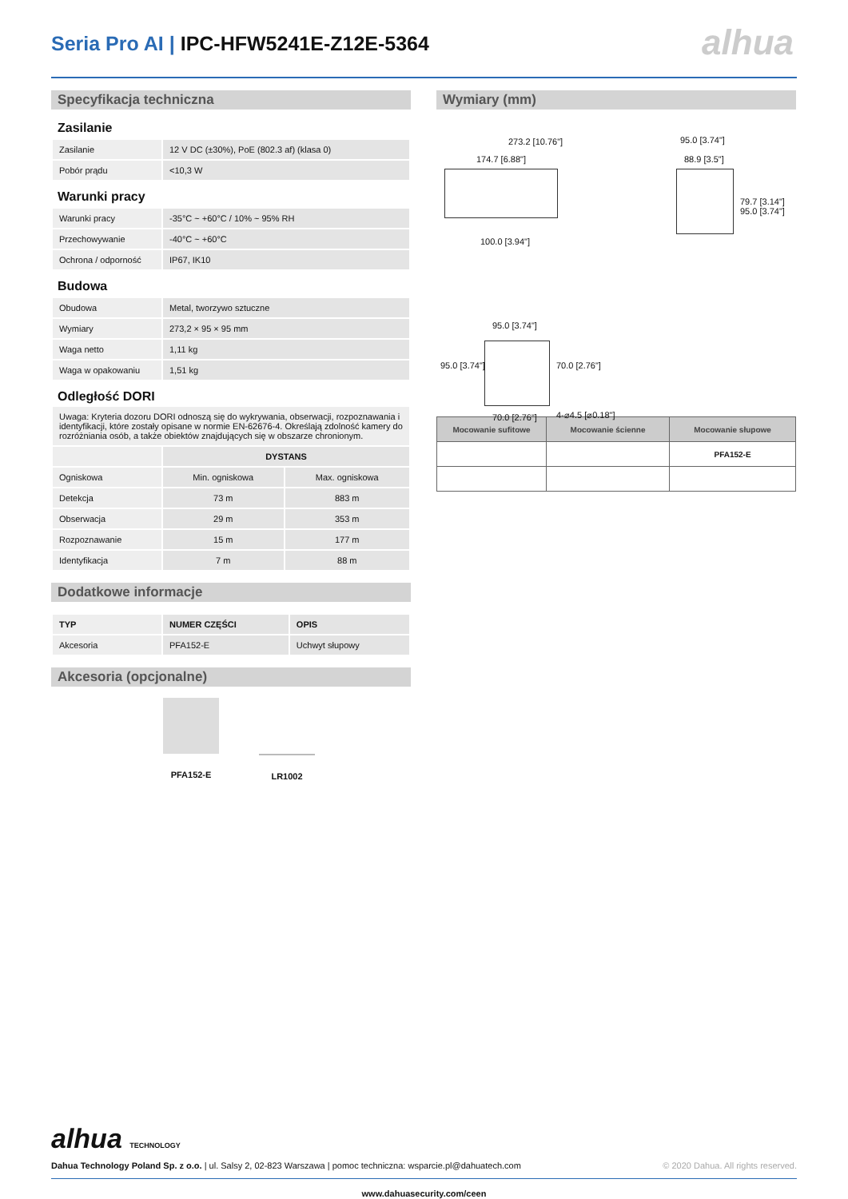Seria Pro AI | IPC-HFW5241E-Z12E-5364
alhua
Specyfikacja techniczna
Zasilanie
| Zasilanie | 12 V DC (±30%), PoE (802.3 af) (klasa 0) |
| Pobór prądu | <10,3 W |
Warunki pracy
| Warunki pracy | -35°C ~ +60°C / 10% ~ 95% RH |
| Przechowywanie | -40°C ~ +60°C |
| Ochrona / odporność | IP67, IK10 |
Budowa
| Obudowa | Metal, tworzywo sztuczne |
| Wymiary | 273,2 × 95 × 95 mm |
| Waga netto | 1,11 kg |
| Waga w opakowaniu | 1,51 kg |
Odległość DORI
Uwaga: Kryteria dozoru DORI odnoszą się do wykrywania, obserwacji, rozpoznawania i identyfikacji, które zostały opisane w normie EN-62676-4. Określają zdolność kamery do rozróżniania osób, a także obiektów znajdujących się w obszarze chronionym.
| | DYSTANS | |
| Ogniskowa | Min. ogniskowa | Max. ogniskowa |
| Detekcja | 73 m | 883 m |
| Obserwacja | 29 m | 353 m |
| Rozpoznawanie | 15 m | 177 m |
| Identyfikacja | 7 m | 88 m |
Dodatkowe informacje
| TYP | NUMER CZĘŚCI | OPIS |
| Akcesoria | PFA152-E | Uchwyt słupowy |
Akcesoria (opcjonalne)
PFA152-E LR1002
Wymiary (mm)
273.2 [10.76"]
174.7 [6.88"]
100.0 [3.94"]
95.0 [3.74"]
88.9 [3.5"]
79.7 [3.14"] 95.0 [3.74"]
95.0 [3.74"]
95.0 [3.74"] 70.0 [2.76"]
70.0 [2.76"] 4-⌀4.5 [⌀0.18"]
| Mocowanie sufitowe | Mocowanie ścienne | Mocowanie słupowe |
| --- | --- | --- |
| | | PFA152-E |
alhua TECHNOLOGY
Dahua Technology Poland Sp. z o.o. | ul. Salsy 2, 02-823 Warszawa | pomoc techniczna: wsparcie.pl@dahuatech.com © 2020 Dahua. All rights reserved.
www.dahuasecurity.com/ceen